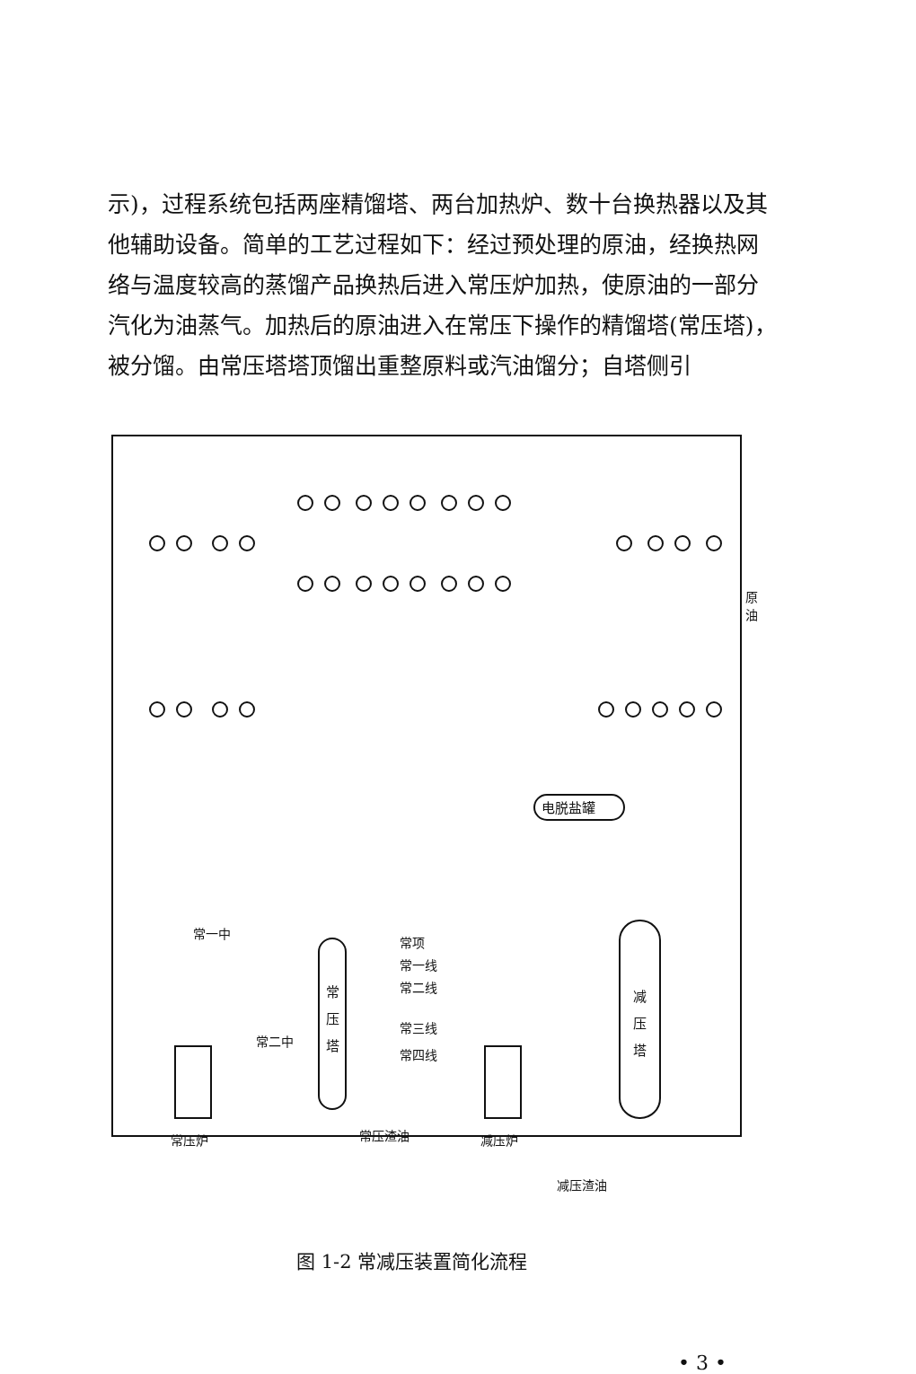示)，过程系统包括两座精馏塔、两台加热炉、数十台换热器以及其他辅助设备。简单的工艺过程如下：经过预处理的原油，经换热网络与温度较高的蒸馏产品换热后进入常压炉加热，使原油的一部分汽化为油蒸气。加热后的原油进入在常压下操作的精馏塔(常压塔)，被分馏。由常压塔塔顶馏出重整原料或汽油馏分；自塔侧引
电脱盐罐
常
压
塔
减
压
塔
常一中
常二中
常项
常一线
常二线
常三线
常四线
常压炉
常压渣油
减压炉
减压渣油
原
油
图 1-2 常减压装置简化流程
• 3 •